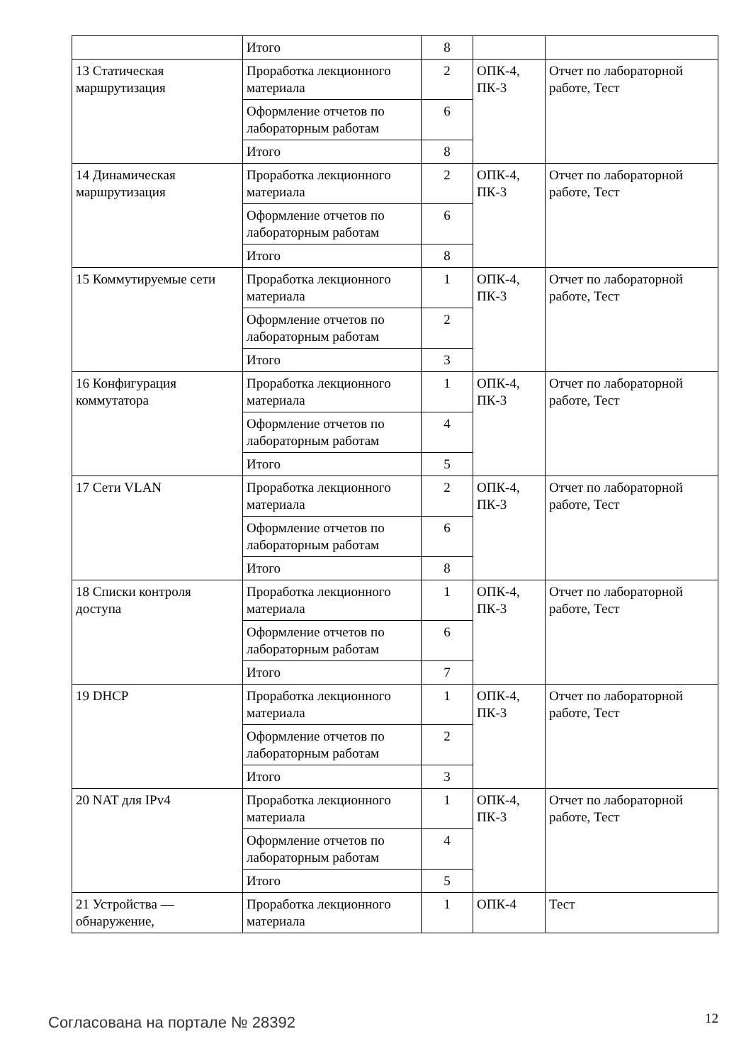| | Итого | 8 | | |
| 13 Статическая маршрутизация | Проработка лекционного материала | 2 | ОПК-4, ПК-3 | Отчет по лабораторной работе, Тест |
| | Оформление отчетов по лабораторным работам | 6 | | |
| | Итого | 8 | | |
| 14 Динамическая маршрутизация | Проработка лекционного материала | 2 | ОПК-4, ПК-3 | Отчет по лабораторной работе, Тест |
| | Оформление отчетов по лабораторным работам | 6 | | |
| | Итого | 8 | | |
| 15 Коммутируемые сети | Проработка лекционного материала | 1 | ОПК-4, ПК-3 | Отчет по лабораторной работе, Тест |
| | Оформление отчетов по лабораторным работам | 2 | | |
| | Итого | 3 | | |
| 16 Конфигурация коммутатора | Проработка лекционного материала | 1 | ОПК-4, ПК-3 | Отчет по лабораторной работе, Тест |
| | Оформление отчетов по лабораторным работам | 4 | | |
| | Итого | 5 | | |
| 17 Сети VLAN | Проработка лекционного материала | 2 | ОПК-4, ПК-3 | Отчет по лабораторной работе, Тест |
| | Оформление отчетов по лабораторным работам | 6 | | |
| | Итого | 8 | | |
| 18 Списки контроля доступа | Проработка лекционного материала | 1 | ОПК-4, ПК-3 | Отчет по лабораторной работе, Тест |
| | Оформление отчетов по лабораторным работам | 6 | | |
| | Итого | 7 | | |
| 19 DHCP | Проработка лекционного материала | 1 | ОПК-4, ПК-3 | Отчет по лабораторной работе, Тест |
| | Оформление отчетов по лабораторным работам | 2 | | |
| | Итого | 3 | | |
| 20 NAT для IPv4 | Проработка лекционного материала | 1 | ОПК-4, ПК-3 | Отчет по лабораторной работе, Тест |
| | Оформление отчетов по лабораторным работам | 4 | | |
| | Итого | 5 | | |
| 21 Устройства — обнаружение, | Проработка лекционного материала | 1 | ОПК-4 | Тест |
Согласована на портале № 28392 12